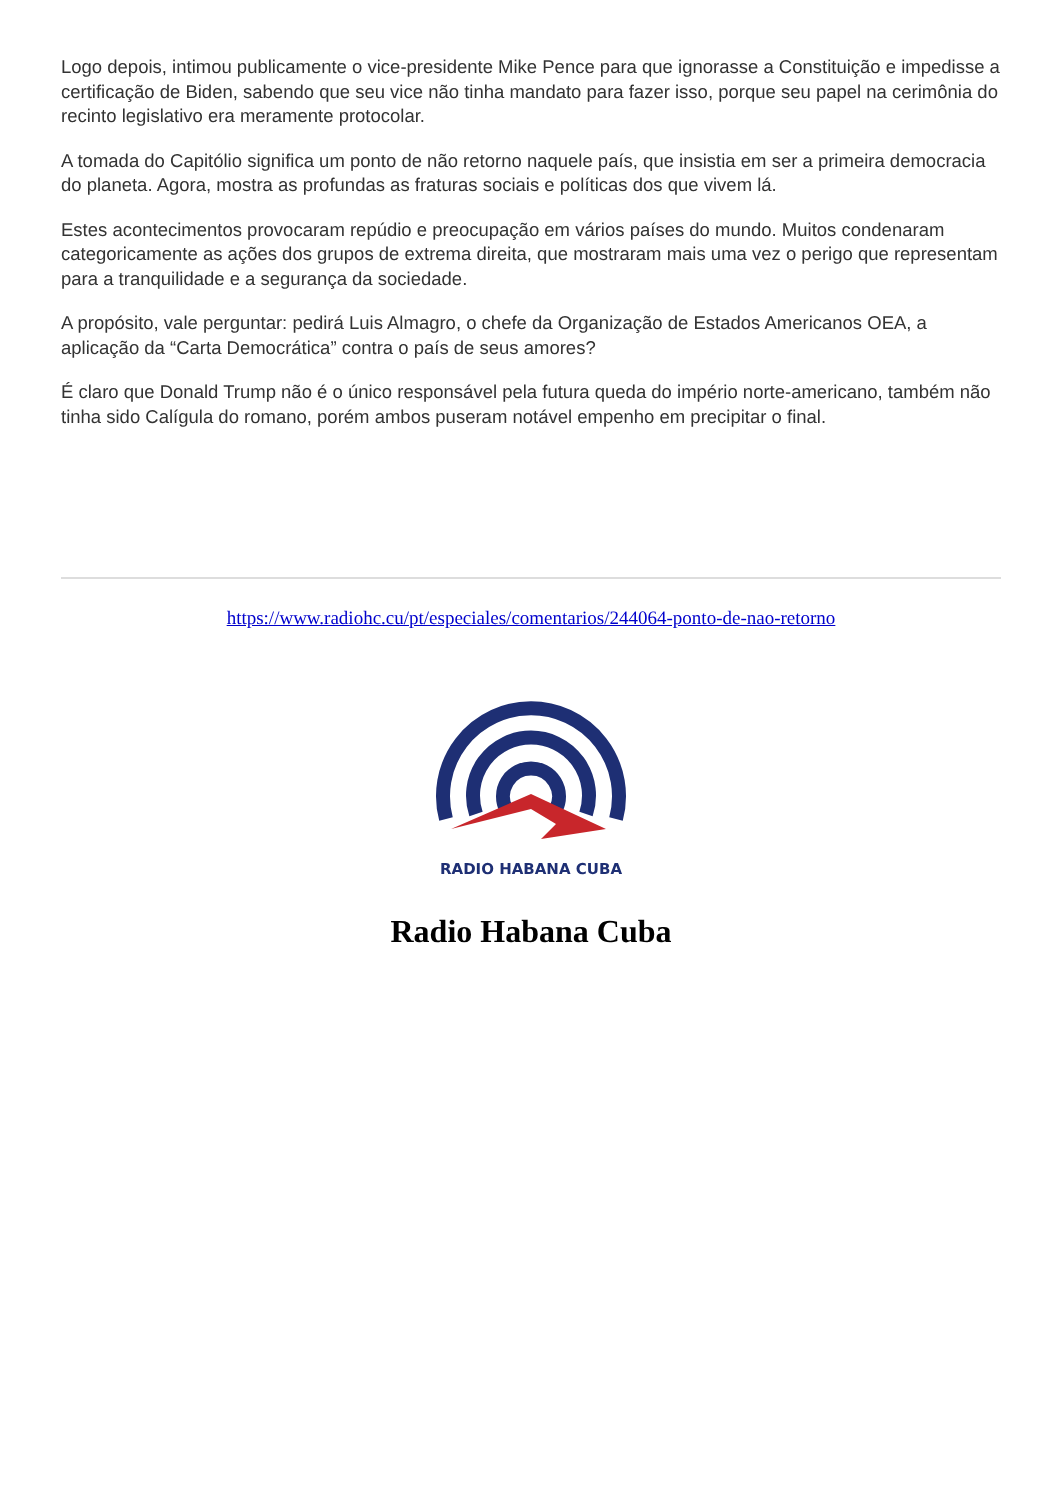Logo depois, intimou publicamente o vice-presidente Mike Pence para que ignorasse a Constituição e impedisse a certificação de Biden, sabendo que seu vice não tinha mandato para fazer isso, porque seu papel na cerimônia do recinto legislativo era meramente protocolar.
A tomada do Capitólio significa um ponto de não retorno naquele país, que insistia em ser a primeira democracia do planeta. Agora, mostra as profundas as fraturas sociais e políticas dos que vivem lá.
Estes acontecimentos provocaram repúdio e preocupação em vários países do mundo. Muitos condenaram categoricamente as ações dos grupos de extrema direita, que mostraram mais uma vez o perigo que representam para a tranquilidade e a segurança da sociedade.
A propósito, vale perguntar: pedirá Luis Almagro, o chefe da Organização de Estados Americanos OEA, a aplicação da “Carta Democrática” contra o país de seus amores?
É claro que Donald Trump não é o único responsável pela futura queda do império norte-americano, também não tinha sido Calígula do romano, porém ambos puseram notável empenho em precipitar o final.
https://www.radiohc.cu/pt/especiales/comentarios/244064-ponto-de-nao-retorno
RADIO HABANA CUBA
Radio Habana Cuba